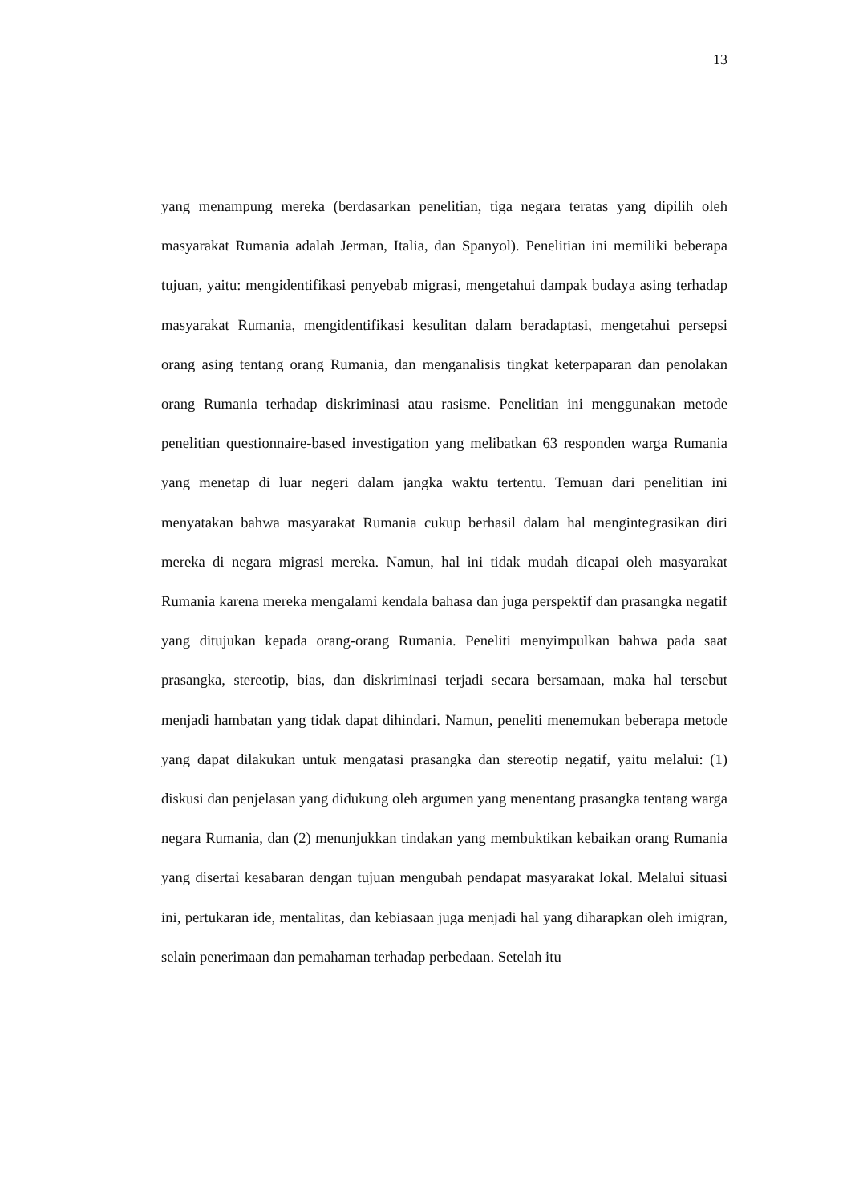13
yang menampung mereka (berdasarkan penelitian, tiga negara teratas yang dipilih oleh masyarakat Rumania adalah Jerman, Italia, dan Spanyol). Penelitian ini memiliki beberapa tujuan, yaitu: mengidentifikasi penyebab migrasi, mengetahui dampak budaya asing terhadap masyarakat Rumania, mengidentifikasi kesulitan dalam beradaptasi, mengetahui persepsi orang asing tentang orang Rumania, dan menganalisis tingkat keterpaparan dan penolakan orang Rumania terhadap diskriminasi atau rasisme. Penelitian ini menggunakan metode penelitian questionnaire-based investigation yang melibatkan 63 responden warga Rumania yang menetap di luar negeri dalam jangka waktu tertentu. Temuan dari penelitian ini menyatakan bahwa masyarakat Rumania cukup berhasil dalam hal mengintegrasikan diri mereka di negara migrasi mereka. Namun, hal ini tidak mudah dicapai oleh masyarakat Rumania karena mereka mengalami kendala bahasa dan juga perspektif dan prasangka negatif yang ditujukan kepada orang-orang Rumania. Peneliti menyimpulkan bahwa pada saat prasangka, stereotip, bias, dan diskriminasi terjadi secara bersamaan, maka hal tersebut menjadi hambatan yang tidak dapat dihindari. Namun, peneliti menemukan beberapa metode yang dapat dilakukan untuk mengatasi prasangka dan stereotip negatif, yaitu melalui: (1) diskusi dan penjelasan yang didukung oleh argumen yang menentang prasangka tentang warga negara Rumania, dan (2) menunjukkan tindakan yang membuktikan kebaikan orang Rumania yang disertai kesabaran dengan tujuan mengubah pendapat masyarakat lokal. Melalui situasi ini, pertukaran ide, mentalitas, dan kebiasaan juga menjadi hal yang diharapkan oleh imigran, selain penerimaan dan pemahaman terhadap perbedaan. Setelah itu